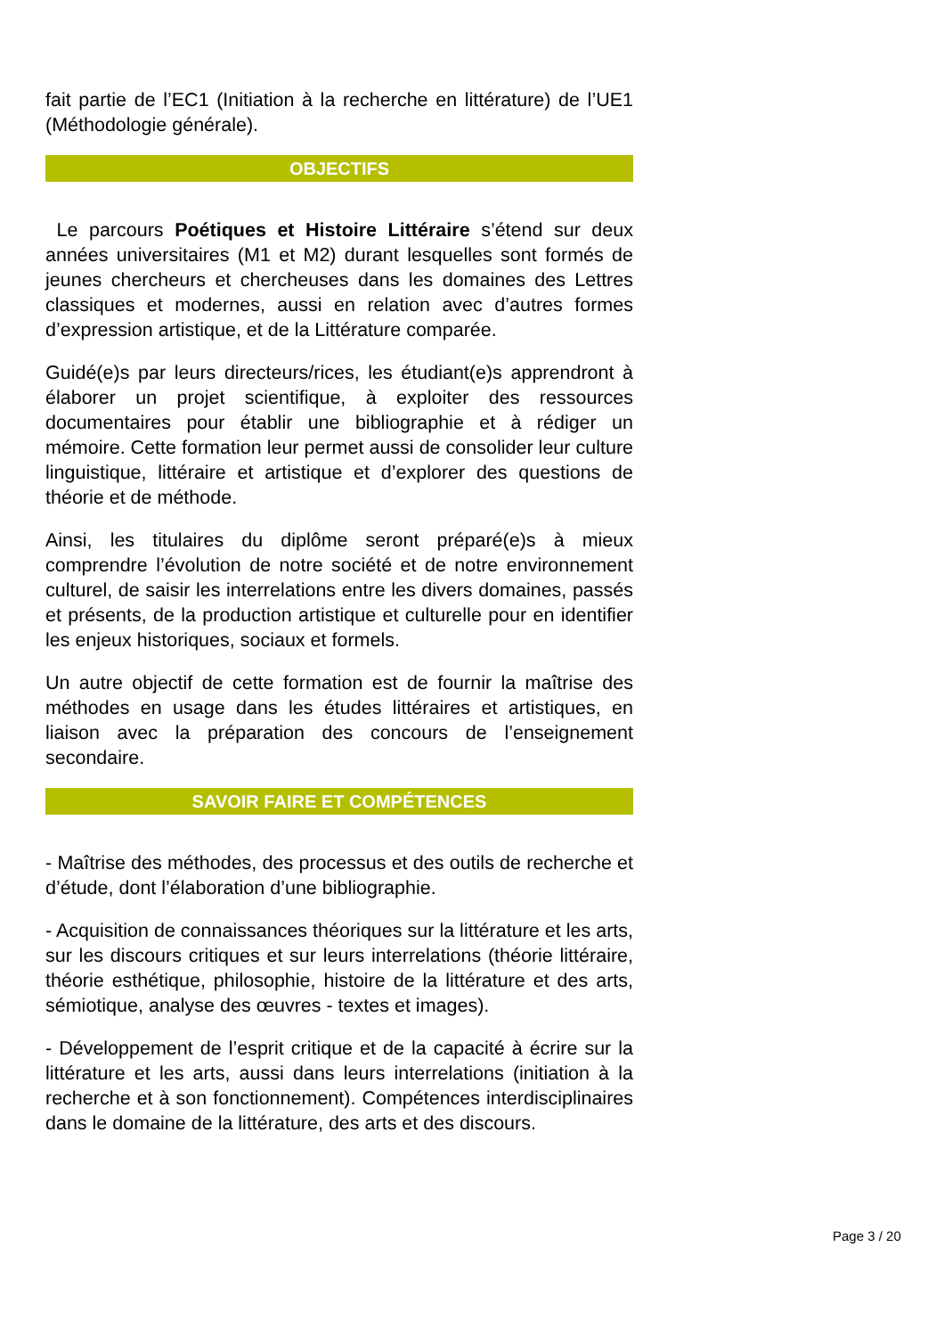fait partie de l’EC1 (Initiation à la recherche en littérature) de l’UE1 (Méthodologie générale).
OBJECTIFS
Le parcours Poétiques et Histoire Littéraire s’étend sur deux années universitaires (M1 et M2) durant lesquelles sont formés de jeunes chercheurs et chercheuses dans les domaines des Lettres classiques et modernes, aussi en relation avec d’autres formes d’expression artistique, et de la Littérature comparée.
Guidé(e)s par leurs directeurs/rices, les étudiant(e)s apprendront à élaborer un projet scientifique, à exploiter des ressources documentaires pour établir une bibliographie et à rédiger un mémoire. Cette formation leur permet aussi de consolider leur culture linguistique, littéraire et artistique et d’explorer des questions de théorie et de méthode.
Ainsi, les titulaires du diplôme seront préparé(e)s à mieux comprendre l’évolution de notre société et de notre environnement culturel, de saisir les interrelations entre les divers domaines, passés et présents, de la production artistique et culturelle pour en identifier les enjeux historiques, sociaux et formels.
Un autre objectif de cette formation est de fournir la maîtrise des méthodes en usage dans les études littéraires et artistiques, en liaison avec la préparation des concours de l’enseignement secondaire.
SAVOIR FAIRE ET COMPÉTENCES
- Maîtrise des méthodes, des processus et des outils de recherche et d’étude, dont l’élaboration d’une bibliographie.
- Acquisition de connaissances théoriques sur la littérature et les arts, sur les discours critiques et sur leurs interrelations (théorie littéraire, théorie esthétique, philosophie, histoire de la littérature et des arts, sémiotique, analyse des œuvres - textes et images).
- Développement de l’esprit critique et de la capacité à écrire sur la littérature et les arts, aussi dans leurs interrelations (initiation à la recherche et à son fonctionnement). Compétences interdisciplinaires dans le domaine de la littérature, des arts et des discours.
Page 3 / 20